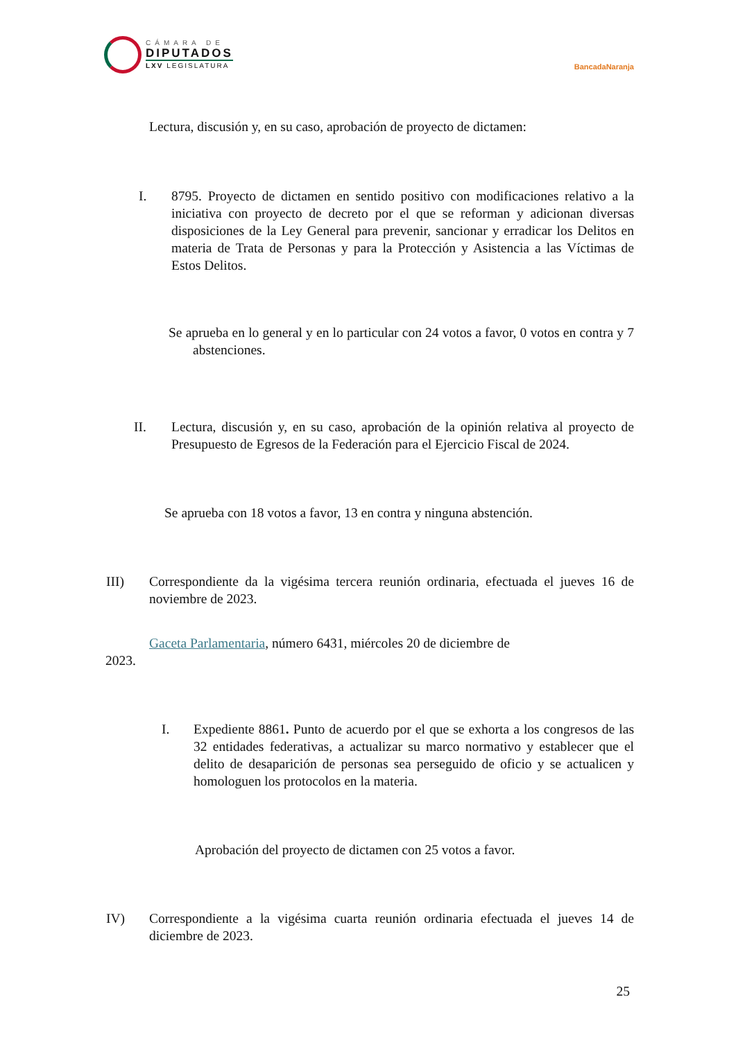CÁMARA DE
DIPUTADOS
LXV LEGISLATURA
BancadaNaranja
Lectura, discusión y, en su caso, aprobación de proyecto de dictamen:
I. 8795. Proyecto de dictamen en sentido positivo con modificaciones relativo a la iniciativa con proyecto de decreto por el que se reforman y adicionan diversas disposiciones de la Ley General para prevenir, sancionar y erradicar los Delitos en materia de Trata de Personas y para la Protección y Asistencia a las Víctimas de Estos Delitos.
Se aprueba en lo general y en lo particular con 24 votos a favor, 0 votos en contra y 7 abstenciones.
II. Lectura, discusión y, en su caso, aprobación de la opinión relativa al proyecto de Presupuesto de Egresos de la Federación para el Ejercicio Fiscal de 2024.
Se aprueba con 18 votos a favor, 13 en contra y ninguna abstención.
III) Correspondiente da la vigésima tercera reunión ordinaria, efectuada el jueves 16 de noviembre de 2023.
Gaceta Parlamentaria, número 6431, miércoles 20 de diciembre de
2023.
I. Expediente 8861. Punto de acuerdo por el que se exhorta a los congresos de las 32 entidades federativas, a actualizar su marco normativo y establecer que el delito de desaparición de personas sea perseguido de oficio y se actualicen y homologuen los protocolos en la materia.
Aprobación del proyecto de dictamen con 25 votos a favor.
IV) Correspondiente a la vigésima cuarta reunión ordinaria efectuada el jueves 14 de diciembre de 2023.
25